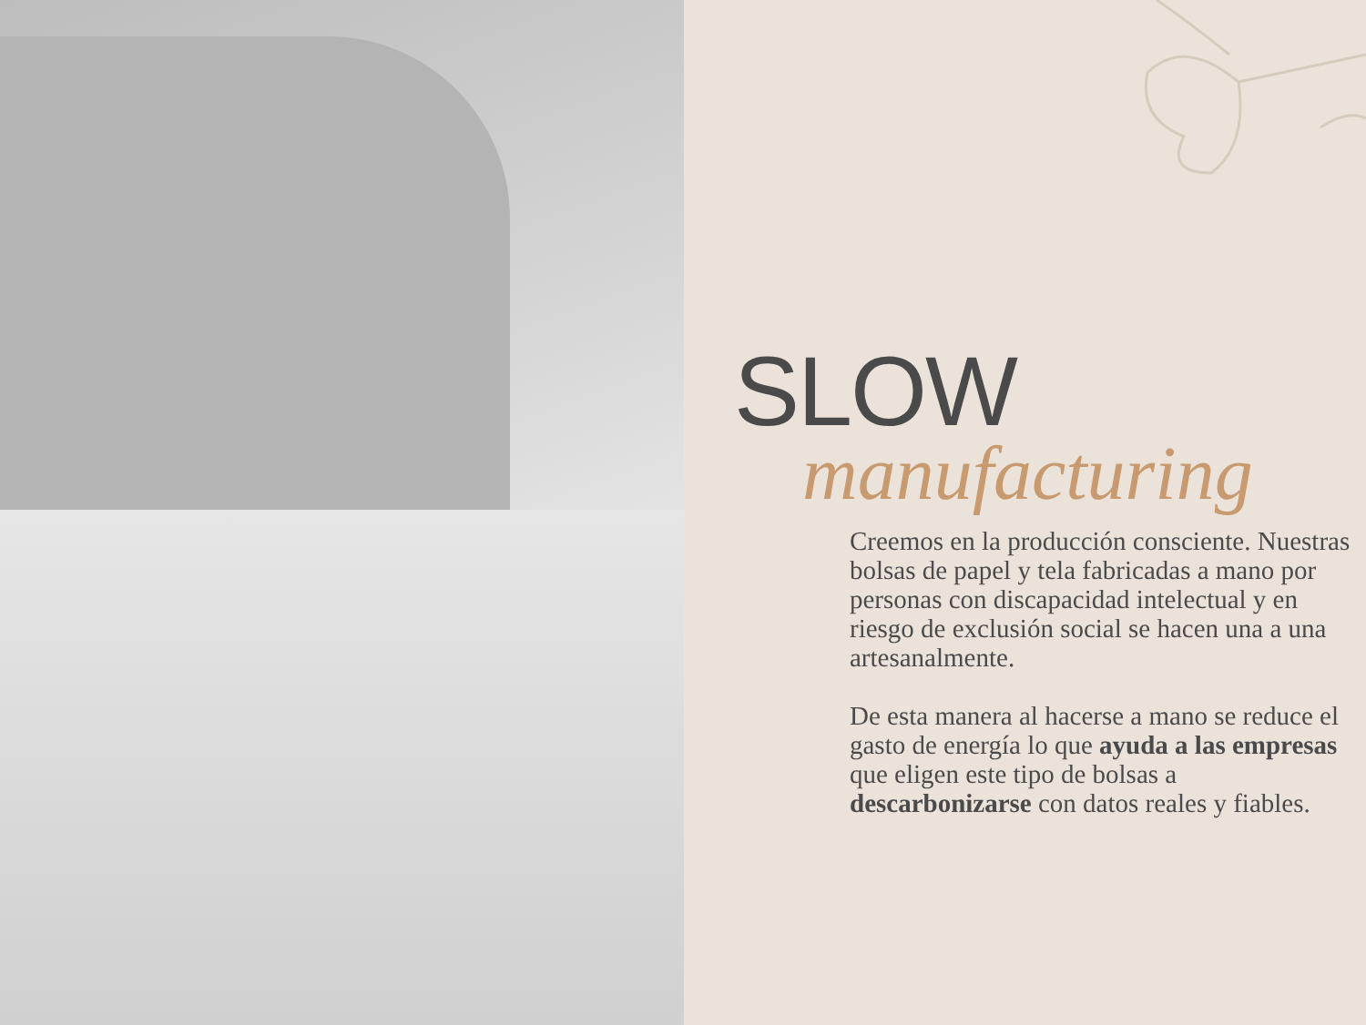SLOW
manufacturing
Creemos en la producción consciente. Nuestras bolsas de papel y tela fabricadas a mano por personas con discapacidad intelectual y en riesgo de exclusión social se hacen una a una artesanalmente.
De esta manera al hacerse a mano se reduce el gasto de energía lo que ayuda a las empresas que eligen este tipo de bolsas a descarbonizarse con datos reales y fiables.